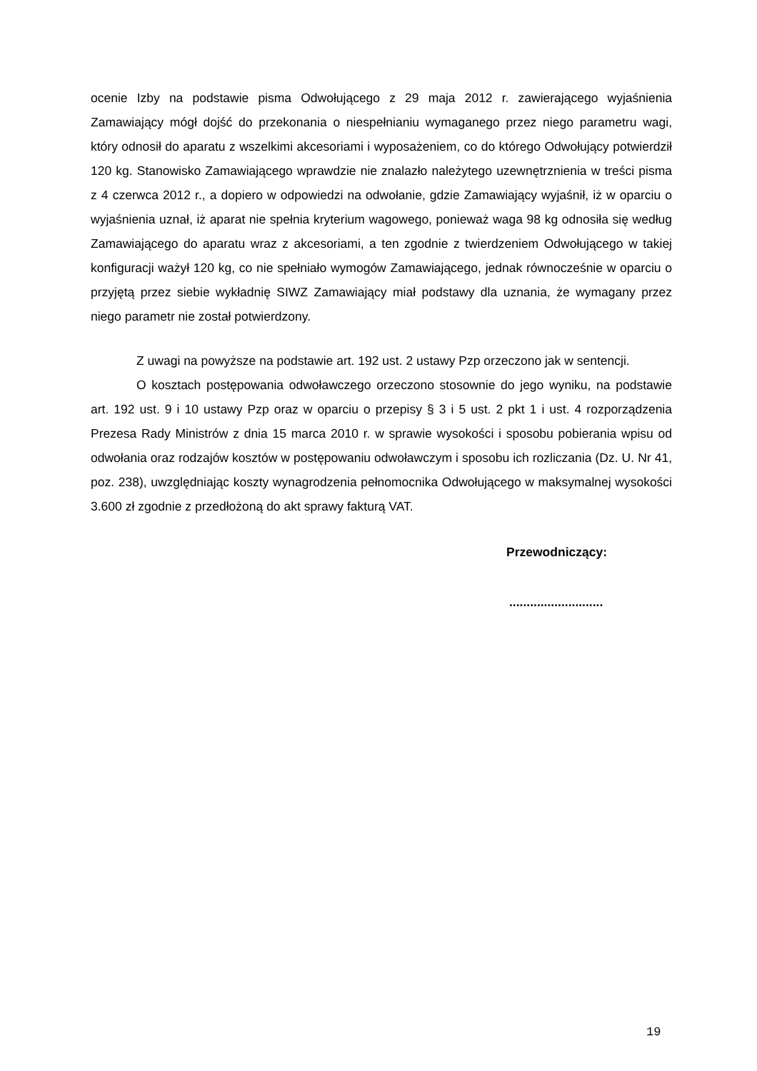ocenie Izby na podstawie pisma Odwołującego z 29 maja 2012 r. zawierającego wyjaśnienia Zamawiający mógł dojść do przekonania o niespełnianiu wymaganego przez niego parametru wagi, który odnosił do aparatu z wszelkimi akcesoriami i wyposażeniem, co do którego Odwołujący potwierdził 120 kg. Stanowisko Zamawiającego wprawdzie nie znalazło należytego uzewnętrznienia w treści pisma z 4 czerwca 2012 r., a dopiero w odpowiedzi na odwołanie, gdzie Zamawiający wyjaśnił, iż w oparciu o wyjaśnienia uznał, iż aparat nie spełnia kryterium wagowego, ponieważ waga 98 kg odnosiła się według Zamawiającego do aparatu wraz z akcesoriami, a ten zgodnie z twierdzeniem Odwołującego w takiej konfiguracji ważył 120 kg, co nie spełniało wymogów Zamawiającego, jednak równocześnie w oparciu o przyjętą przez siebie wykładnię SIWZ Zamawiający miał podstawy dla uznania, że wymagany przez niego parametr nie został potwierdzony.
Z uwagi na powyższe na podstawie art. 192 ust. 2 ustawy Pzp orzeczono jak w sentencji.
O kosztach postępowania odwoławczego orzeczono stosownie do jego wyniku, na podstawie art. 192 ust. 9 i 10 ustawy Pzp oraz w oparciu o przepisy § 3 i 5 ust. 2 pkt 1 i ust. 4 rozporządzenia Prezesa Rady Ministrów z dnia 15 marca 2010 r. w sprawie wysokości i sposobu pobierania wpisu od odwołania oraz rodzajów kosztów w postępowaniu odwoławczym i sposobu ich rozliczania (Dz. U. Nr 41, poz. 238), uwzględniając koszty wynagrodzenia pełnomocnika Odwołującego w maksymalnej wysokości 3.600 zł zgodnie z przedłożoną do akt sprawy fakturą VAT.
Przewodniczący:
...........................
19